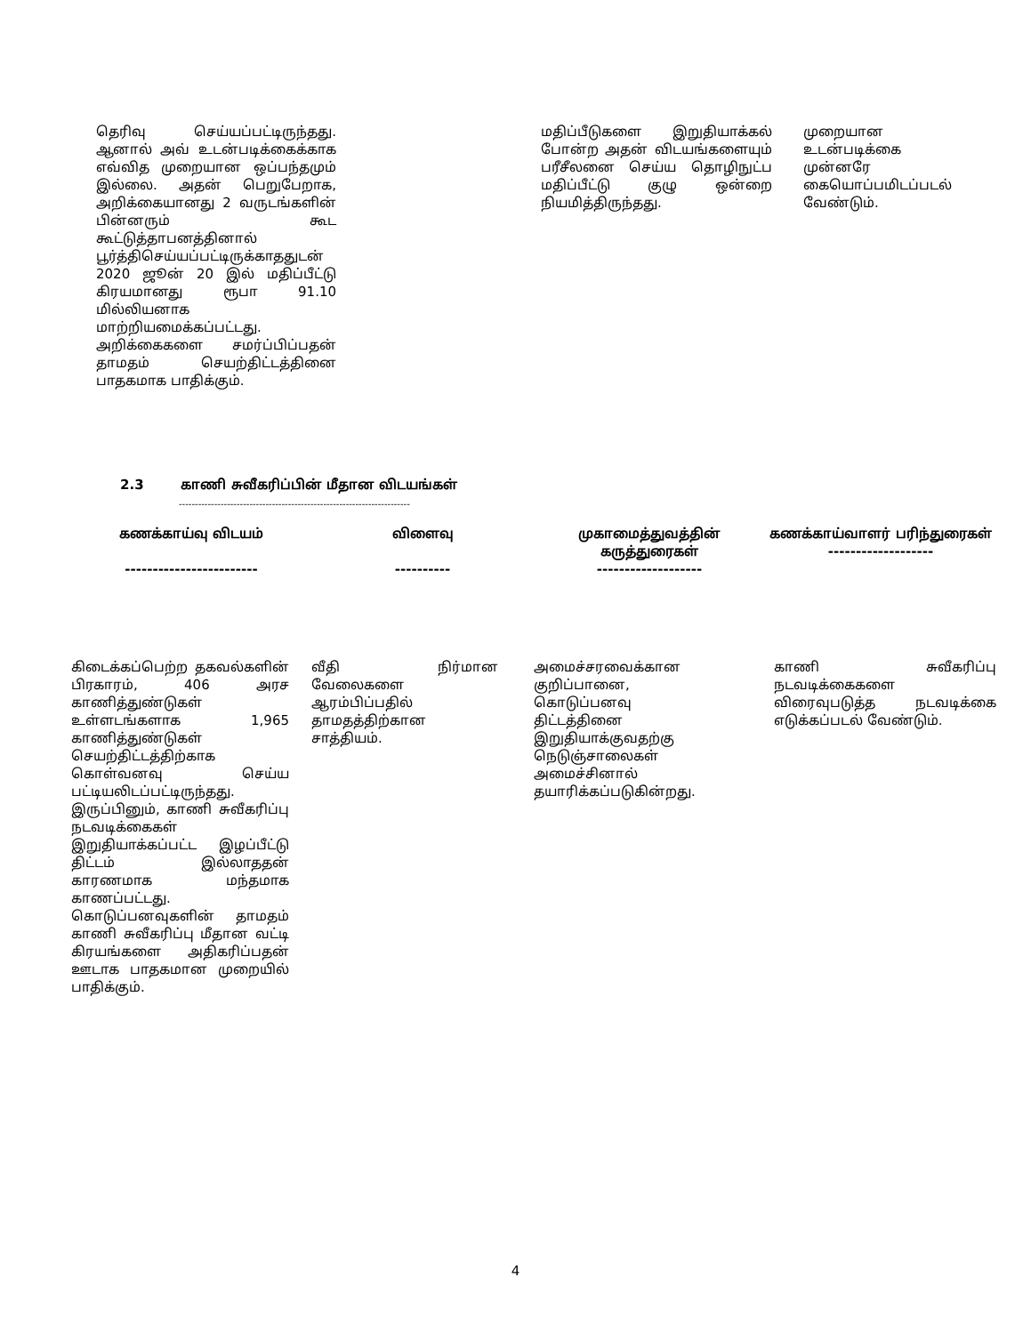| தெரிவு செய்யப்பட்டிருந்தது. ஆனால் அவ் உடன்படிக்கைக்காக எவ்வித முறையான ஒப்பந்தமும் இல்லை. அதன் பெறுபேறாக, அறிக்கையானது 2 வருடங்களின் பின்னரும் கூட கூட்டுத்தாபனத்தினால் பூர்த்திசெய்யப்பட்டிருக்காததுடன் 2020 ஜூன் 20 இல் மதிப்பீட்டு கிரயமானது ரூபா 91.10 மில்லியனாக மாற்றியமைக்கப்பட்டது. அறிக்கைகளை சமர்ப்பிப்பதன் தாமதம் செயற்திட்டத்தினை பாதகமாக பாதிக்கும். | மதிப்பீடுகளை இறுதியாக்கல் போன்ற அதன் விடயங்களையும் பரீசீலனை செய்ய தொழிநுட்ப மதிப்பீட்டு குழு ஒன்றை நியமித்திருந்தது. | முறையான உடன்படிக்கை முன்னரே கையொப்பமிடப்படல் வேண்டும். |
2.3 காணி சுவீகரிப்பின் மீதான விடயங்கள்
------------------------------------------------------------------------
| கணக்காய்வு விடயம் ------------------------ | விளைவு ---------- | முகாமைத்துவத்தின் கருத்துரைகள் ------------------- | கணக்காய்வாளர் பரிந்துரைகள் ------------------- |
| --- | --- | --- | --- |
| கிடைக்கப்பெற்ற தகவல்களின் பிரகாரம், 406 அரச காணித்துண்டுகள் உள்ளடங்களாக 1,965 காணித்துண்டுகள் செயற்திட்டத்திற்காக கொள்வனவு செய்ய பட்டியலிடப்பட்டிருந்தது. இருப்பினும், காணி சுவீகரிப்பு நடவடிக்கைகள் இறுதியாக்கப்பட்ட இழப்பீட்டு திட்டம் இல்லாததன் காரணமாக மந்தமாக காணப்பட்டது. கொடுப்பனவுகளின் தாமதம் காணி சுவீகரிப்பு மீதான வட்டி கிரயங்களை அதிகரிப்பதன் ஊடாக பாதகமான முறையில் பாதிக்கும். | வீதி நிர்மான வேலைகளை ஆரம்பிப்பதில் தாமதத்திற்கான சாத்தியம். | அமைச்சரவைக்கான குறிப்பானை, கொடுப்பனவு திட்டத்தினை இறுதியாக்குவதற்கு நெடுஞ்சாலைகள் அமைச்சினால் தயாரிக்கப்படுகின்றது. | காணி சுவீகரிப்பு நடவடிக்கைகளை விரைவுபடுத்த நடவடிக்கை எடுக்கப்படல் வேண்டும். |
4